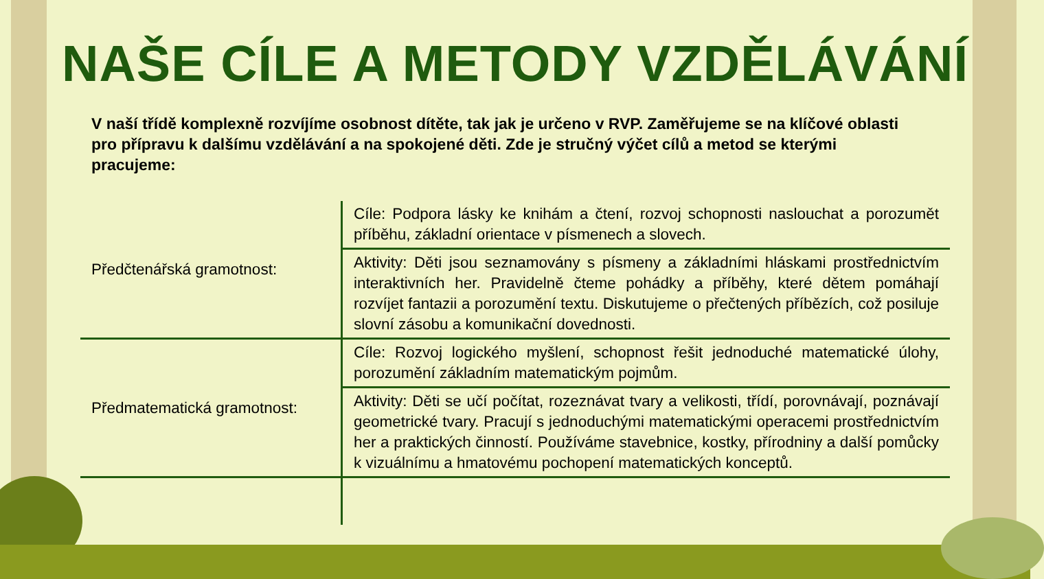NAŠE CÍLE A METODY VZDĚLÁVÁNÍ
V naší třídě komplexně rozvíjíme osobnost dítěte, tak jak je určeno v RVP. Zaměřujeme se na klíčové oblasti pro přípravu k dalšímu vzdělávání a na spokojené děti. Zde je stručný výčet cílů a metod se kterými pracujeme:
| Předčtenářská gramotnost: | Cíle: Podpora lásky ke knihám a čtení, rozvoj schopnosti naslouchat a porozumět příběhu, základní orientace v písmenech a slovech. |
| | Aktivity: Děti jsou seznamovány s písmeny a základními hláskami prostřednictvím interaktivních her. Pravidelně čteme pohádky a příběhy, které dětem pomáhají rozvíjet fantazii a porozumění textu. Diskutujeme o přečtených příbězích, což posiluje slovní zásobu a komunikační dovednosti. |
| Předmatematická gramotnost: | Cíle: Rozvoj logického myšlení, schopnost řešit jednoduché matematické úlohy, porozumění základním matematickým pojmům. |
| | Aktivity: Děti se učí počítat, rozeznávat tvary a velikosti, třídí, porovnávají, poznávají geometrické tvary. Pracují s jednoduchými matematickými operacemi prostřednictvím her a praktických činností. Používáme stavebnice, kostky, přírodniny a další pomůcky k vizuálnímu a hmatovému pochopení matematických konceptů. |